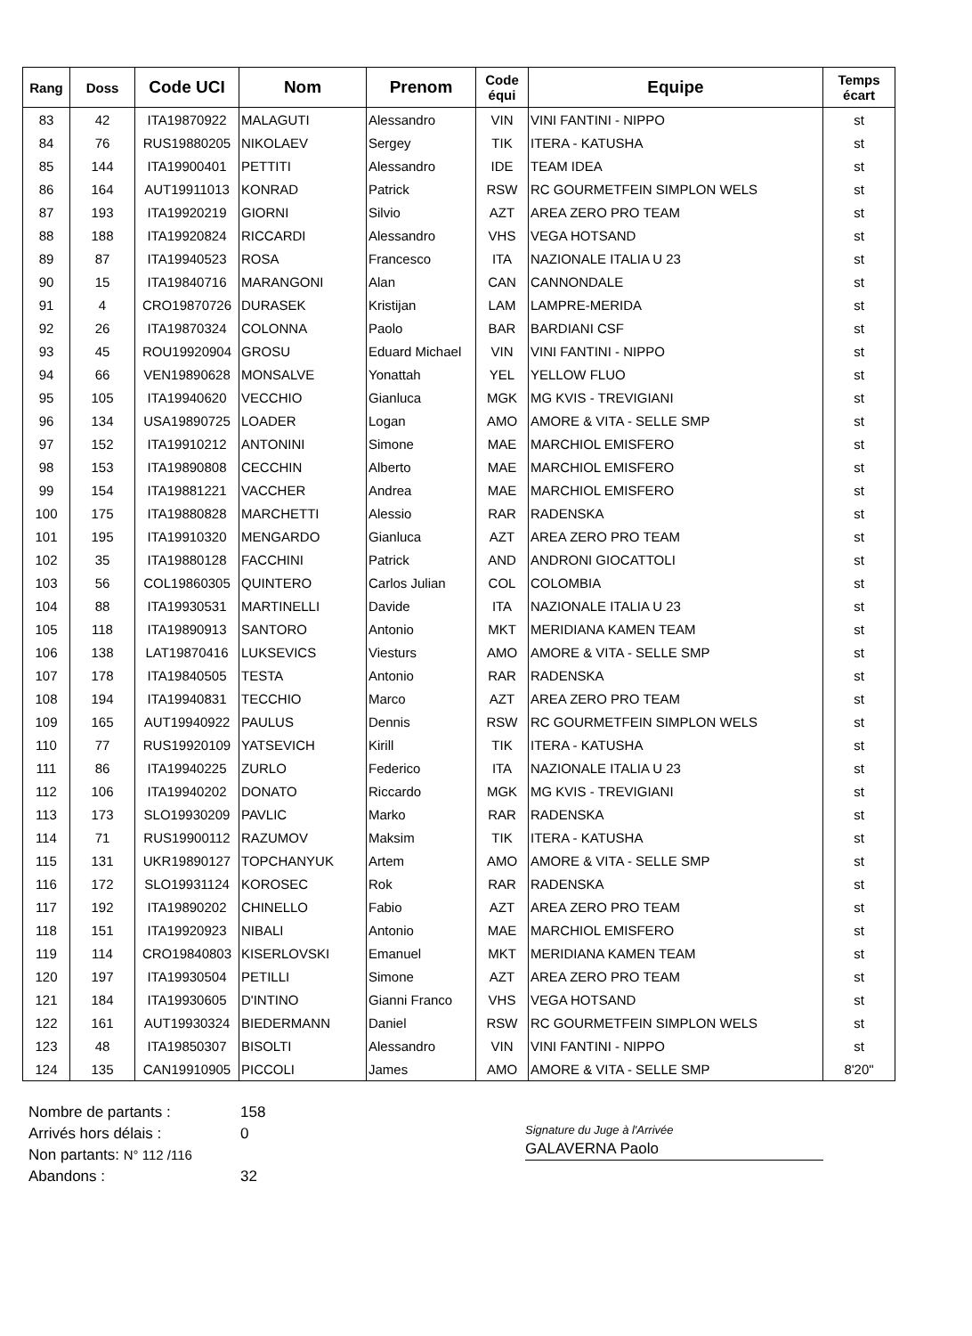| Rang | Doss | Code UCI | Nom | Prenom | Code équi | Equipe | Temps écart |
| --- | --- | --- | --- | --- | --- | --- | --- |
| 83 | 42 | ITA19870922 | MALAGUTI | Alessandro | VIN | VINI FANTINI - NIPPO | st |
| 84 | 76 | RUS19880205 | NIKOLAEV | Sergey | TIK | ITERA - KATUSHA | st |
| 85 | 144 | ITA19900401 | PETTITI | Alessandro | IDE | TEAM IDEA | st |
| 86 | 164 | AUT19911013 | KONRAD | Patrick | RSW | RC GOURMETFEIN SIMPLON WELS | st |
| 87 | 193 | ITA19920219 | GIORNI | Silvio | AZT | AREA ZERO PRO TEAM | st |
| 88 | 188 | ITA19920824 | RICCARDI | Alessandro | VHS | VEGA HOTSAND | st |
| 89 | 87 | ITA19940523 | ROSA | Francesco | ITA | NAZIONALE ITALIA U 23 | st |
| 90 | 15 | ITA19840716 | MARANGONI | Alan | CAN | CANNONDALE | st |
| 91 | 4 | CRO19870726 | DURASEK | Kristijan | LAM | LAMPRE-MERIDA | st |
| 92 | 26 | ITA19870324 | COLONNA | Paolo | BAR | BARDIANI CSF | st |
| 93 | 45 | ROU19920904 | GROSU | Eduard Michael | VIN | VINI FANTINI - NIPPO | st |
| 94 | 66 | VEN19890628 | MONSALVE | Yonattah | YEL | YELLOW FLUO | st |
| 95 | 105 | ITA19940620 | VECCHIO | Gianluca | MGK | MG KVIS - TREVIGIANI | st |
| 96 | 134 | USA19890725 | LOADER | Logan | AMO | AMORE & VITA - SELLE SMP | st |
| 97 | 152 | ITA19910212 | ANTONINI | Simone | MAE | MARCHIOL EMISFERO | st |
| 98 | 153 | ITA19890808 | CECCHIN | Alberto | MAE | MARCHIOL EMISFERO | st |
| 99 | 154 | ITA19881221 | VACCHER | Andrea | MAE | MARCHIOL EMISFERO | st |
| 100 | 175 | ITA19880828 | MARCHETTI | Alessio | RAR | RADENSKA | st |
| 101 | 195 | ITA19910320 | MENGARDO | Gianluca | AZT | AREA ZERO PRO TEAM | st |
| 102 | 35 | ITA19880128 | FACCHINI | Patrick | AND | ANDRONI GIOCATTOLI | st |
| 103 | 56 | COL19860305 | QUINTERO | Carlos Julian | COL | COLOMBIA | st |
| 104 | 88 | ITA19930531 | MARTINELLI | Davide | ITA | NAZIONALE ITALIA U 23 | st |
| 105 | 118 | ITA19890913 | SANTORO | Antonio | MKT | MERIDIANA KAMEN TEAM | st |
| 106 | 138 | LAT19870416 | LUKSEVICS | Viesturs | AMO | AMORE & VITA - SELLE SMP | st |
| 107 | 178 | ITA19840505 | TESTA | Antonio | RAR | RADENSKA | st |
| 108 | 194 | ITA19940831 | TECCHIO | Marco | AZT | AREA ZERO PRO TEAM | st |
| 109 | 165 | AUT19940922 | PAULUS | Dennis | RSW | RC GOURMETFEIN SIMPLON WELS | st |
| 110 | 77 | RUS19920109 | YATSEVICH | Kirill | TIK | ITERA - KATUSHA | st |
| 111 | 86 | ITA19940225 | ZURLO | Federico | ITA | NAZIONALE ITALIA U 23 | st |
| 112 | 106 | ITA19940202 | DONATO | Riccardo | MGK | MG KVIS - TREVIGIANI | st |
| 113 | 173 | SLO19930209 | PAVLIC | Marko | RAR | RADENSKA | st |
| 114 | 71 | RUS19900112 | RAZUMOV | Maksim | TIK | ITERA - KATUSHA | st |
| 115 | 131 | UKR19890127 | TOPCHANYUK | Artem | AMO | AMORE & VITA - SELLE SMP | st |
| 116 | 172 | SLO19931124 | KOROSEC | Rok | RAR | RADENSKA | st |
| 117 | 192 | ITA19890202 | CHINELLO | Fabio | AZT | AREA ZERO PRO TEAM | st |
| 118 | 151 | ITA19920923 | NIBALI | Antonio | MAE | MARCHIOL EMISFERO | st |
| 119 | 114 | CRO19840803 | KISERLOVSKI | Emanuel | MKT | MERIDIANA KAMEN TEAM | st |
| 120 | 197 | ITA19930504 | PETILLI | Simone | AZT | AREA ZERO PRO TEAM | st |
| 121 | 184 | ITA19930605 | D'INTINO | Gianni Franco | VHS | VEGA HOTSAND | st |
| 122 | 161 | AUT19930324 | BIEDERMANN | Daniel | RSW | RC GOURMETFEIN SIMPLON WELS | st |
| 123 | 48 | ITA19850307 | BISOLTI | Alessandro | VIN | VINI FANTINI - NIPPO | st |
| 124 | 135 | CAN19910905 | PICCOLI | James | AMO | AMORE & VITA - SELLE SMP | 8'20" |
Nombre de partants :
Arrivés hors délais :
Non partants: N° 112 /116
Abandons :
158
0
32
Signature du Juge à l'Arrivée
GALAVERNA Paolo